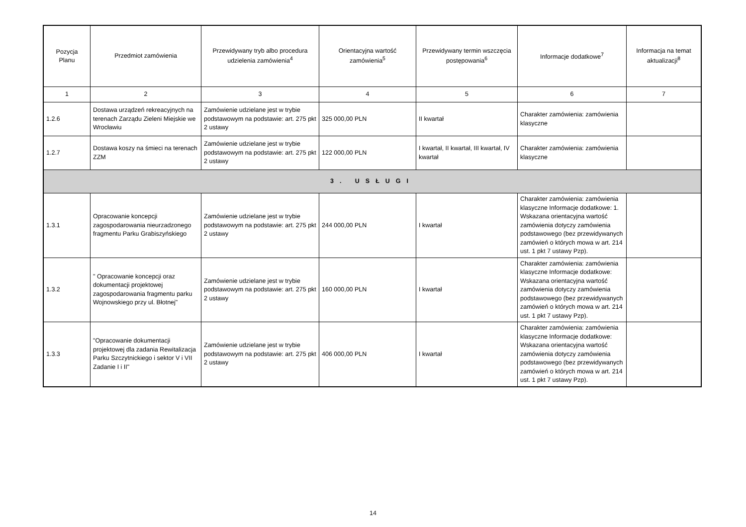| Pozycja Planu | Przedmiot zamówienia | Przewidywany tryb albo procedura udzielenia zamówienia<sup>4</sup> | Orientacyjna wartość zamówienia<sup>5</sup> | Przewidywany termin wszczęcia postępowania<sup>6</sup> | Informacje dodatkowe<sup>7</sup> | Informacja na temat aktualizacji<sup>8</sup> |
| --- | --- | --- | --- | --- | --- | --- |
| 1 | 2 | 3 | 4 | 5 | 6 | 7 |
| 1.2.6 | Dostawa urządzeń rekreacyjnych na terenach Zarządu Zieleni Miejskie we Wrocławiu | Zamówienie udzielane jest w trybie podstawowym na podstawie: art. 275 pkt 2 ustawy | 325 000,00 PLN | II kwartał | Charakter zamówienia: zamówienia klasyczne | |
| 1.2.7 | Dostawa koszy na śmieci na terenach ZZM | Zamówienie udzielane jest w trybie podstawowym na podstawie: art. 275 pkt 2 ustawy | 122 000,00 PLN | I kwartał, II kwartał, III kwartał, IV kwartał | Charakter zamówienia: zamówienia klasyczne | |
| 3. USŁUGI | | | | | | |
| 1.3.1 | Opracowanie koncepcji zagospodarowania nieurzadzonego fragmentu Parku Grabiszyńskiego | Zamówienie udzielane jest w trybie podstawowym na podstawie: art. 275 pkt 2 ustawy | 244 000,00 PLN | I kwartał | Charakter zamówienia: zamówienia klasyczne Informacje dodatkowe: 1. Wskazana orientacyjna wartość zamówienia dotyczy zamówienia podstawowego (bez przewidywanych zamówień o których mowa w art. 214 ust. 1 pkt 7 ustawy Pzp). | |
| 1.3.2 | " Opracowanie koncepcji oraz dokumentacji projektowej zagospodarowania fragmentu parku Wojnowskiego przy ul. Błotnej" | Zamówienie udzielane jest w trybie podstawowym na podstawie: art. 275 pkt 2 ustawy | 160 000,00 PLN | I kwartał | Charakter zamówienia: zamówienia klasyczne Informacje dodatkowe: Wskazana orientacyjna wartość zamówienia dotyczy zamówienia podstawowego (bez przewidywanych zamówień o których mowa w art. 214 ust. 1 pkt 7 ustawy Pzp). | |
| 1.3.3 | "Opracowanie dokumentacji projektowej dla zadania Rewitalizacja Parku Szczytnickiego i sektor V i VII Zadanie I i II" | Zamówienie udzielane jest w trybie podstawowym na podstawie: art. 275 pkt 2 ustawy | 406 000,00 PLN | I kwartał | Charakter zamówienia: zamówienia klasyczne Informacje dodatkowe: Wskazana orientacyjna wartość zamówienia dotyczy zamówienia podstawowego (bez przewidywanych zamówień o których mowa w art. 214 ust. 1 pkt 7 ustawy Pzp). | |
14